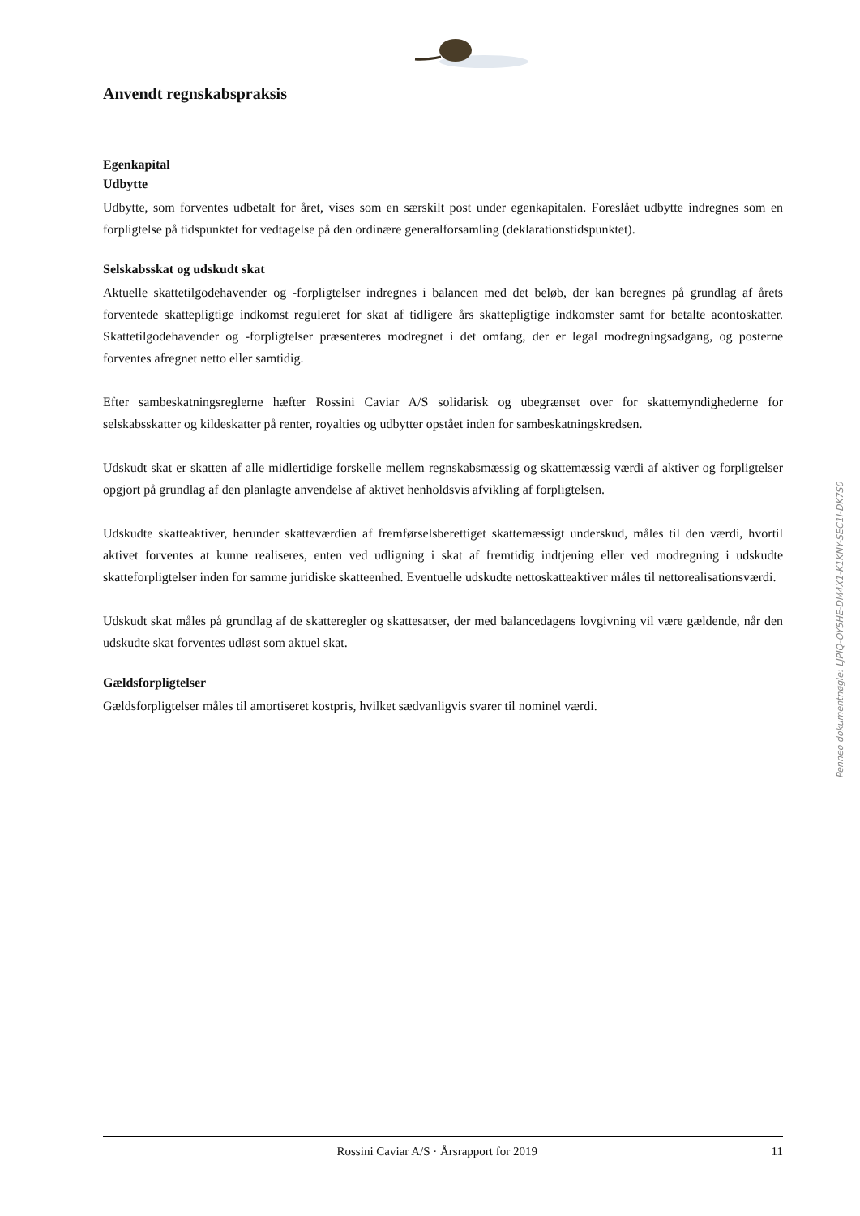Anvendt regnskabspraksis
Egenkapital
Udbytte
Udbytte, som forventes udbetalt for året, vises som en særskilt post under egenkapitalen. Foreslået udbytte indregnes som en forpligtelse på tidspunktet for vedtagelse på den ordinære generalforsamling (deklarationstidspunktet).
Selskabsskat og udskudt skat
Aktuelle skattetilgodehavender og -forpligtelser indregnes i balancen med det beløb, der kan beregnes på grundlag af årets forventede skattepligtige indkomst reguleret for skat af tidligere års skattepligtige indkomster samt for betalte acontoskatter. Skattetilgodehavender og -forpligtelser præsenteres modregnet i det omfang, der er legal modregningsadgang, og posterne forventes afregnet netto eller samtidig.
Efter sambeskatningsreglerne hæfter Rossini Caviar A/S solidarisk og ubegrænset over for skattemyndighederne for selskabsskatter og kildeskatter på renter, royalties og udbytter opstået inden for sambeskatningskredsen.
Udskudt skat er skatten af alle midlertidige forskelle mellem regnskabsmæssig og skattemæssig værdi af aktiver og forpligtelser opgjort på grundlag af den planlagte anvendelse af aktivet henholdsvis afvikling af forpligtelsen.
Udskudte skatteaktiver, herunder skatteværdien af fremførselsberettiget skattemæssigt underskud, måles til den værdi, hvortil aktivet forventes at kunne realiseres, enten ved udligning i skat af fremtidig indtjening eller ved modregning i udskudte skatteforpligtelser inden for samme juridiske skatteenhed. Eventuelle udskudte nettoskatteaktiver måles til nettorealisationsværdi.
Udskudt skat måles på grundlag af de skatteregler og skattesatser, der med balancedagens lovgivning vil være gældende, når den udskudte skat forventes udløst som aktuel skat.
Gældsforpligtelser
Gældsforpligtelser måles til amortiseret kostpris, hvilket sædvanligvis svarer til nominel værdi.
Penneo dokumentnøgle: LJPIQ-OY5HE-DM4X1-K1KNY-SEC1I-DK7S0
Rossini Caviar A/S · Årsrapport for 2019 11